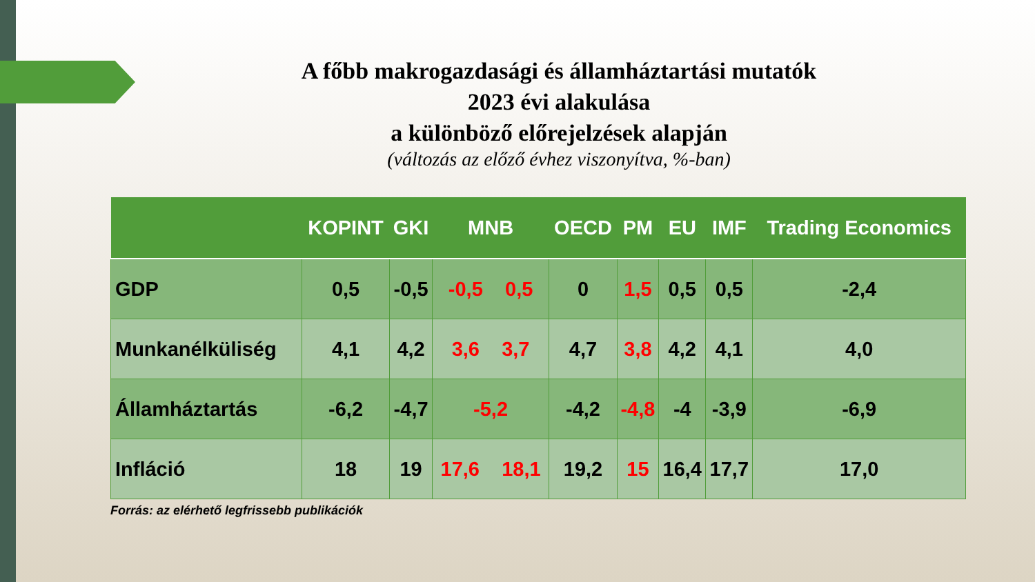A főbb makrogazdasági és államháztartási mutatók
2023 évi alakulása
a különböző előrejelzések alapján
(változás az előző évhez viszonyítva, %-ban)
| | KOPINT | GKI | MNB | OECD | PM | EU | IMF | Trading Economics |
| --- | --- | --- | --- | --- | --- | --- | --- | --- |
| GDP | 0,5 | -0,5 | -0,5 0,5 | 0 | 1,5 | 0,5 | 0,5 | -2,4 |
| Munkanélküliség | 4,1 | 4,2 | 3,6 3,7 | 4,7 | 3,8 | 4,2 | 4,1 | 4,0 |
| Államháztartás | -6,2 | -4,7 | -5,2 | -4,2 | -4,8 | -4 | -3,9 | -6,9 |
| Infláció | 18 | 19 | 17,6 18,1 | 19,2 | 15 | 16,4 | 17,7 | 17,0 |
Forrás: az elérhető legfrissebb publikációk